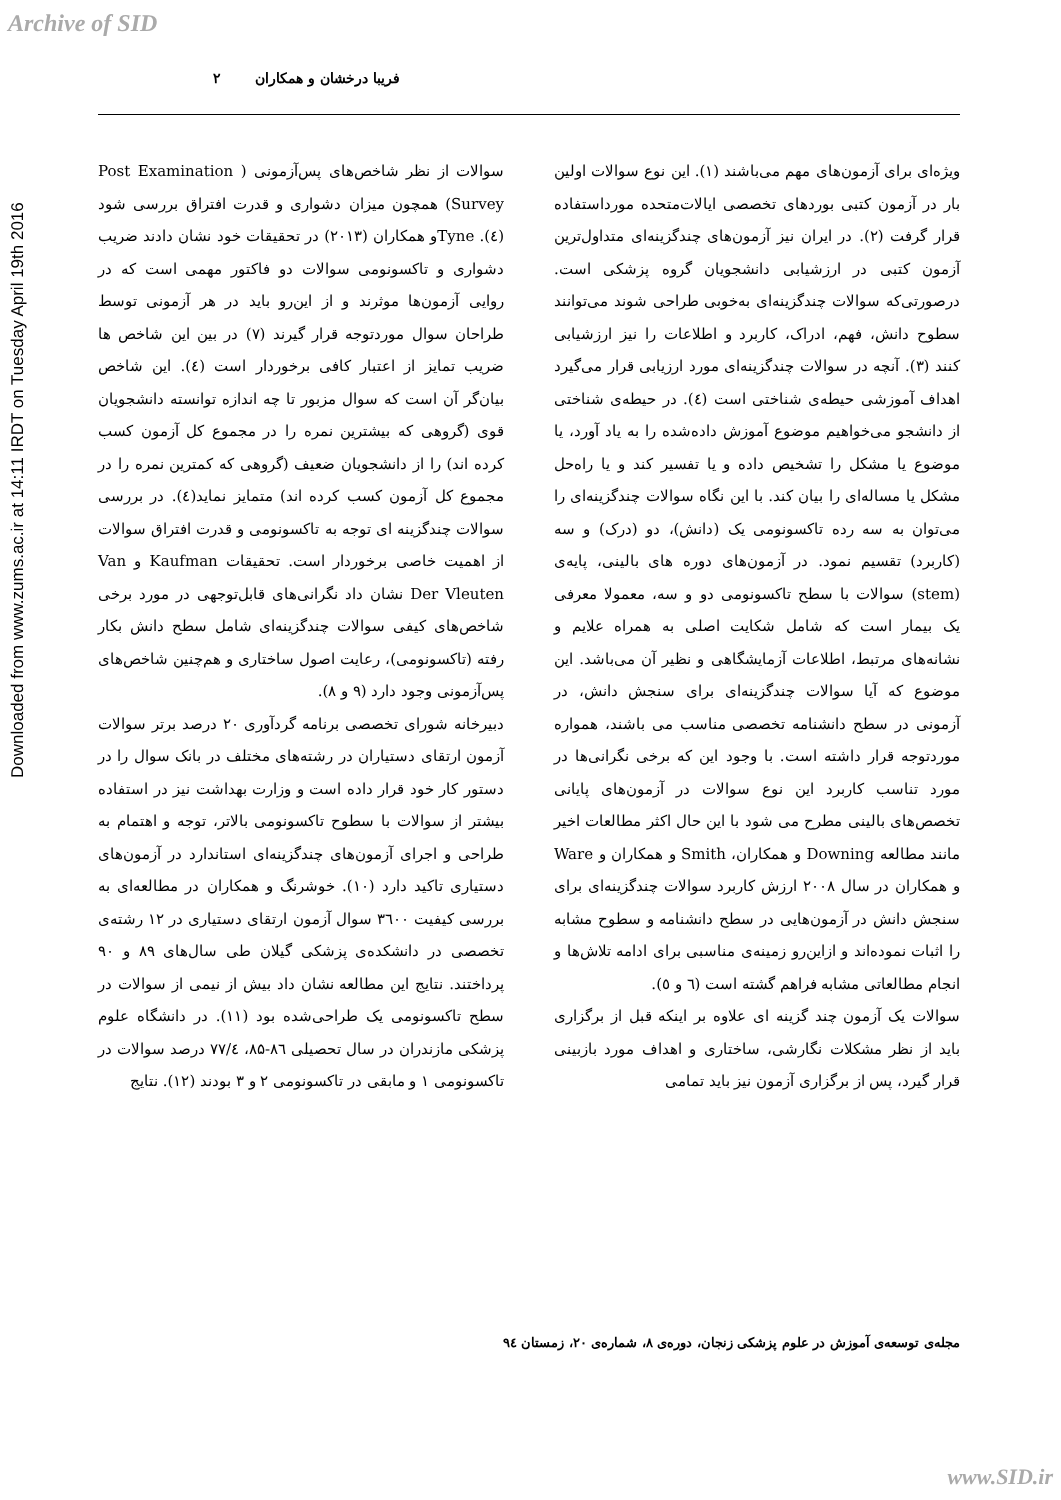Archive of SID
Downloaded from www.zums.ac.ir at 14:11 IRDT on Tuesday April 19th 2016
فریبا درخشان و همکاران ۲
ویژه‌ای برای آزمون‌های مهم می‌باشند (۱). این نوع سوالات اولین بار در آزمون کتبی بوردهای تخصصی ایالات‌متحده مورداستفاده قرار گرفت (۲). در ایران نیز آزمون‌های چندگزینه‌ای متداول‌ترین آزمون کتبی در ارزشیابی دانشجویان گروه پزشکی است. درصورتی‌که سوالات چندگزینه‌ای به‌خوبی طراحی شوند می‌توانند سطوح دانش، فهم، ادراک، کاربرد و اطلاعات را نیز ارزشیابی کنند (۳). آنچه در سوالات چندگزینه‌ای مورد ارزیابی قرار می‌گیرد اهداف آموزشی حیطه‌ی شناختی است (٤). در حیطه‌ی شناختی از دانشجو می‌خواهیم موضوع آموزش داده‌شده را به یاد آورد، یا موضوع یا مشکل را تشخیص داده و یا تفسیر کند و یا راه‌حل مشکل یا مساله‌ای را بیان کند. با این نگاه سوالات چندگزینه‌ای را می‌توان به سه رده تاکسونومی یک (دانش)، دو (درک) و سه (کاربرد) تقسیم نمود. در آزمون‌های دوره های بالینی، پایه‌ی (stem) سوالات با سطح تاکسونومی دو و سه، معمولا معرفی یک بیمار است که شامل شکایت اصلی به همراه علایم و نشانه‌های مرتبط، اطلاعات آزمایشگاهی و نظیر آن می‌باشد. این موضوع که آیا سوالات چندگزینه‌ای برای سنجش دانش، در آزمونی در سطح دانشنامه تخصصی مناسب می باشند، همواره موردتوجه قرار داشته است. با وجود این که برخی نگرانی‌ها در مورد تناسب کاربرد این نوع سوالات در آزمون‌های پایانی تخصص‌های بالینی مطرح می شود با این حال اکثر مطالعات اخیر مانند مطالعه Downing و همکاران، Smith و همکاران و Ware و همکاران در سال ۲۰۰۸ ارزش کاربرد سوالات چندگزینه‌ای برای سنجش دانش در آزمون‌هایی در سطح دانشنامه و سطوح مشابه را اثبات نموده‌اند و ازاین‌رو زمینه‌ی مناسبی برای ادامه تلاش‌ها و انجام مطالعاتی مشابه فراهم گشته است (٦ و ٥).
سوالات یک آزمون چند گزینه ای علاوه بر اینکه قبل از برگزاری باید از نظر مشکلات نگارشی، ساختاری و اهداف مورد بازبینی قرار گیرد، پس از برگزاری آزمون نیز باید تمامی
سوالات از نظر شاخص‌های پس‌آزمونی ( Post Examination Survey) همچون میزان دشواری و قدرت افتراق بررسی شود (٤). Tyneو همکاران (۲۰۱۳) در تحقیقات خود نشان دادند ضریب دشواری و تاکسونومی سوالات دو فاکتور مهمی است که در روایی آزمون‌ها موثرند و از این‌رو باید در هر آزمونی توسط طراحان سوال موردتوجه قرار گیرند (۷) در بین این شاخص ها ضریب تمایز از اعتبار کافی برخوردار است (٤). این شاخص بیان‌گر آن است که سوال مزبور تا چه اندازه توانسته دانشجویان قوی (گروهی که بیشترین نمره را در مجموع کل آزمون کسب کرده اند) را از دانشجویان ضعیف (گروهی که کمترین نمره را در مجموع کل آزمون کسب کرده اند) متمایز نماید(٤). در بررسی سوالات چندگزینه ای توجه به تاکسونومی و قدرت افتراق سوالات از اهمیت خاصی برخوردار است. تحقیقات Kaufman و Van Der Vleuten نشان داد نگرانی‌های قابل‌توجهی در مورد برخی شاخص‌های کیفی سوالات چندگزینه‌ای شامل سطح دانش بکار رفته (تاکسونومی)، رعایت اصول ساختاری و هم‌چنین شاخص‌های پس‌آزمونی وجود دارد (۹ و ۸).
دبیرخانه شورای تخصصی برنامه گردآوری ۲۰ درصد برتر سوالات آزمون ارتقای دستیاران در رشته‌های مختلف در بانک سوال را در دستور کار خود قرار داده است و وزارت بهداشت نیز در استفاده بیشتر از سوالات با سطوح تاکسونومی بالاتر، توجه و اهتمام به طراحی و اجرای آزمون‌های چندگزینه‌ای استاندارد در آزمون‌های دستیاری تاکید دارد (۱۰). خوشرنگ و همکاران در مطالعه‌ای به بررسی کیفیت ۳٦۰۰ سوال آزمون ارتقای دستیاری در ۱۲ رشته‌ی تخصصی در دانشکده‌ی پزشکی گیلان طی سال‌های ۸۹ و ۹۰ پرداختند. نتایج این مطالعه نشان داد بیش از نیمی از سوالات در سطح تاکسونومی یک طراحی‌شده بود (۱۱). در دانشگاه علوم پزشکی مازندران در سال تحصیلی ۸٦-۸۵، ۷۷/٤ درصد سوالات در تاکسونومی ۱ و مابقی در تاکسونومی ۲ و ۳ بودند (۱۲). نتایج
مجله‌ی توسعه‌ی آموزش در علوم پزشکی زنجان، دوره‌ی ۸، شماره‌ی ۲۰، زمستان ۹٤
www.SID.ir